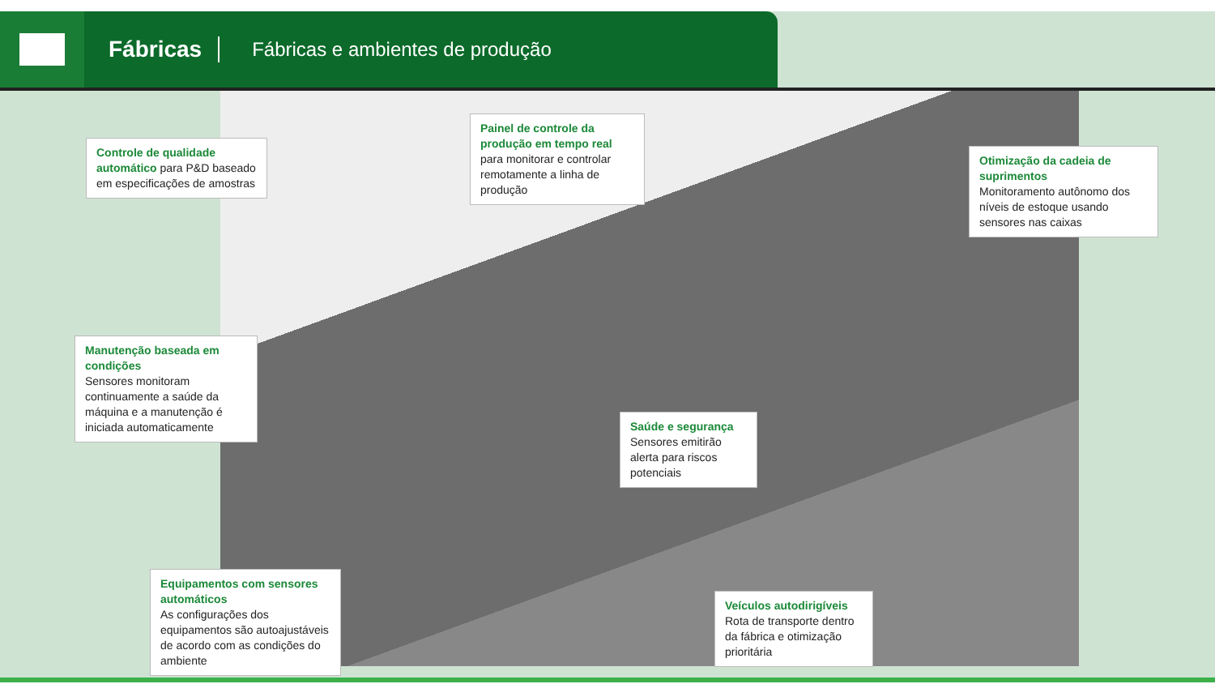Fábricas
Fábricas e ambientes de produção
Controle de qualidade automático para P&D baseado em especificações de amostras
Painel de controle da produção em tempo real para monitorar e controlar remotamente a linha de produção
Otimização da cadeia de suprimentos
Monitoramento autônomo dos níveis de estoque usando sensores nas caixas
Manutenção baseada em condições
Sensores monitoram continuamente a saúde da máquina e a manutenção é iniciada automaticamente
Saúde e segurança
Sensores emitirão alerta para riscos potenciais
Equipamentos com sensores automáticos
As configurações dos equipamentos são autoajustáveis de acordo com as condições do ambiente
Veículos autodirigíveis
Rota de transporte dentro da fábrica e otimização prioritária